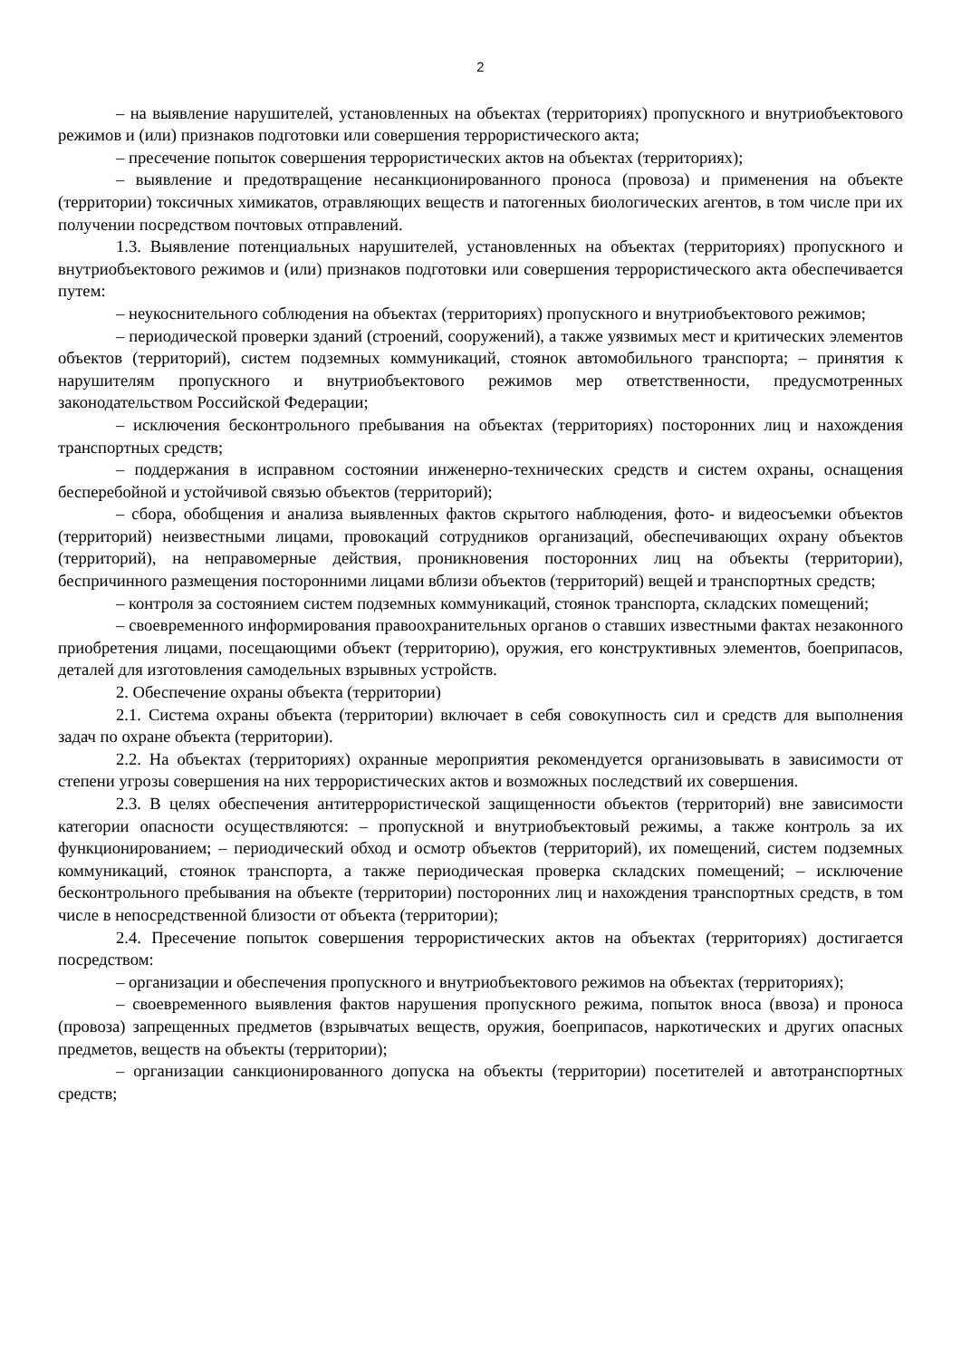2
– на выявление нарушителей, установленных на объектах (территориях) пропускного и внутриобъектового режимов и (или) признаков подготовки или совершения террористического акта;
– пресечение попыток совершения террористических актов на объектах (территориях);
– выявление и предотвращение несанкционированного проноса (провоза) и применения на объекте (территории) токсичных химикатов, отравляющих веществ и патогенных биологических агентов, в том числе при их получении посредством почтовых отправлений.
1.3. Выявление потенциальных нарушителей, установленных на объектах (территориях) пропускного и внутриобъектового режимов и (или) признаков подготовки или совершения террористического акта обеспечивается путем:
– неукоснительного соблюдения на объектах (территориях) пропускного и внутриобъектового режимов;
– периодической проверки зданий (строений, сооружений), а также уязвимых мест и критических элементов объектов (территорий), систем подземных коммуникаций, стоянок автомобильного транспорта; – принятия к нарушителям пропускного и внутриобъектового режимов мер ответственности, предусмотренных законодательством Российской Федерации;
– исключения бесконтрольного пребывания на объектах (территориях) посторонних лиц и нахождения транспортных средств;
– поддержания в исправном состоянии инженерно-технических средств и систем охраны, оснащения бесперебойной и устойчивой связью объектов (территорий);
– сбора, обобщения и анализа выявленных фактов скрытого наблюдения, фото- и видеосъемки объектов (территорий) неизвестными лицами, провокаций сотрудников организаций, обеспечивающих охрану объектов (территорий), на неправомерные действия, проникновения посторонних лиц на объекты (территории), беспричинного размещения посторонними лицами вблизи объектов (территорий) вещей и транспортных средств;
– контроля за состоянием систем подземных коммуникаций, стоянок транспорта, складских помещений;
– своевременного информирования правоохранительных органов о ставших известными фактах незаконного приобретения лицами, посещающими объект (территорию), оружия, его конструктивных элементов, боеприпасов, деталей для изготовления самодельных взрывных устройств.
2. Обеспечение охраны объекта (территории)
2.1. Система охраны объекта (территории) включает в себя совокупность сил и средств для выполнения задач по охране объекта (территории).
2.2. На объектах (территориях) охранные мероприятия рекомендуется организовывать в зависимости от степени угрозы совершения на них террористических актов и возможных последствий их совершения.
2.3. В целях обеспечения антитеррористической защищенности объектов (территорий) вне зависимости категории опасности осуществляются: – пропускной и внутриобъектовый режимы, а также контроль за их функционированием; – периодический обход и осмотр объектов (территорий), их помещений, систем подземных коммуникаций, стоянок транспорта, а также периодическая проверка складских помещений; – исключение бесконтрольного пребывания на объекте (территории) посторонних лиц и нахождения транспортных средств, в том числе в непосредственной близости от объекта (территории);
2.4. Пресечение попыток совершения террористических актов на объектах (территориях) достигается посредством:
– организации и обеспечения пропускного и внутриобъектового режимов на объектах (территориях);
– своевременного выявления фактов нарушения пропускного режима, попыток вноса (ввоза) и проноса (провоза) запрещенных предметов (взрывчатых веществ, оружия, боеприпасов, наркотических и других опасных предметов, веществ на объекты (территории);
– организации санкционированного допуска на объекты (территории) посетителей и автотранспортных средств;